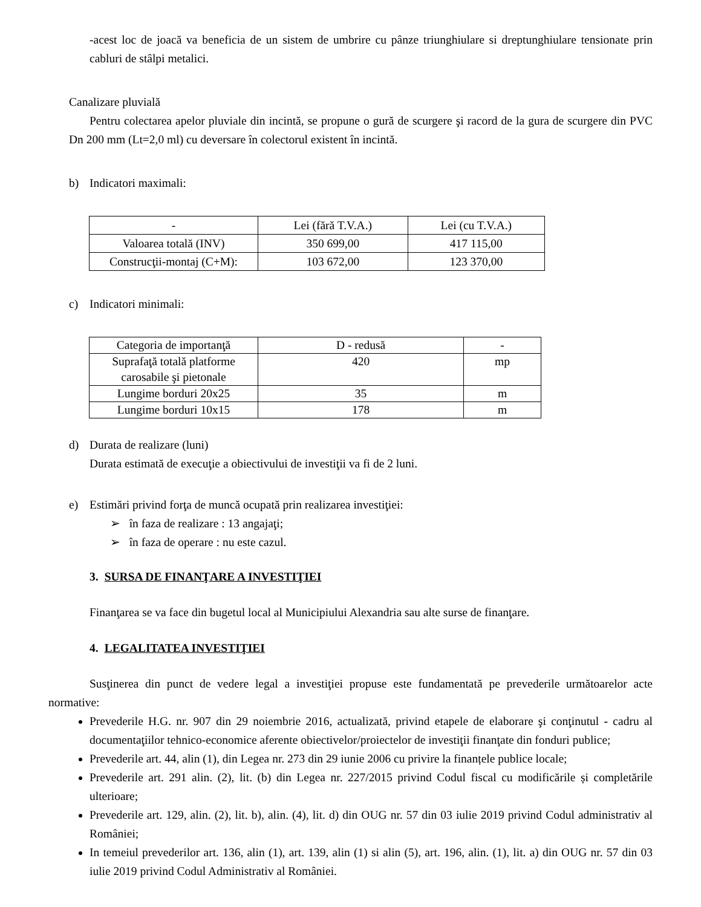-acest loc de joacă va beneficia de un sistem de umbrire cu pânze triunghiulare si dreptunghiulare tensionate prin cabluri de stâlpi metalici.
Canalizare pluvială
Pentru colectarea apelor pluviale din incintă, se propune o gură de scurgere şi racord de la gura de scurgere din PVC Dn 200 mm (Lt=2,0 ml) cu deversare în colectorul existent în incintă.
b) Indicatori maximali:
| - | Lei (fără T.V.A.) | Lei (cu T.V.A.) |
| Valoarea totală (INV) | 350 699,00 | 417 115,00 |
| Construcţii-montaj (C+M): | 103 672,00 | 123 370,00 |
c) Indicatori minimali:
| Categoria de importanţă | D - redusă | - |
| Suprafaţă totală platforme carosabile şi pietonale | 420 | mp |
| Lungime borduri 20x25 | 35 | m |
| Lungime borduri 10x15 | 178 | m |
d) Durata de realizare (luni)
Durata estimată de execuţie a obiectivului de investiţii va fi de 2 luni.
e) Estimări privind forţa de muncă ocupată prin realizarea investiţiei:
➢ în faza de realizare : 13 angajaţi;
➢ în faza de operare : nu este cazul.
3. SURSA DE FINANŢARE A INVESTIŢIEI
Finanţarea se va face din bugetul local al Municipiului Alexandria sau alte surse de finanţare.
4. LEGALITATEA INVESTIŢIEI
Susţinerea din punct de vedere legal a investiţiei propuse este fundamentată pe prevederile următoarelor acte normative:
Prevederile H.G. nr. 907 din 29 noiembrie 2016, actualizată, privind etapele de elaborare şi conţinutul - cadru al documentaţiilor tehnico-economice aferente obiectivelor/proiectelor de investiţii finanţate din fonduri publice;
Prevederile art. 44, alin (1), din Legea nr. 273 din 29 iunie 2006 cu privire la finanțele publice locale;
Prevederile art. 291 alin. (2), lit. (b) din Legea nr. 227/2015 privind Codul fiscal cu modificările și completările ulterioare;
Prevederile art. 129, alin. (2), lit. b), alin. (4), lit. d) din OUG nr. 57 din 03 iulie 2019 privind Codul administrativ al României;
In temeiul prevederilor art. 136, alin (1), art. 139, alin (1) si alin (5), art. 196, alin. (1), lit. a) din OUG nr. 57 din 03 iulie 2019 privind Codul Administrativ al României.